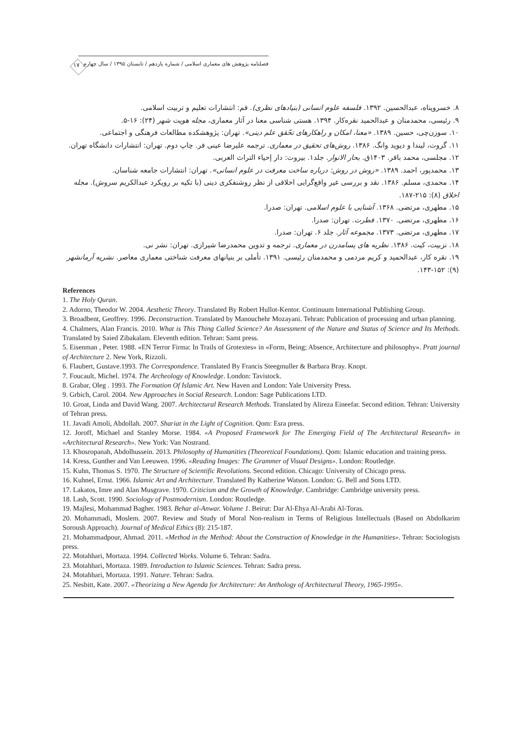۱۷
فصلنامه پژوهش های معماری اسلامی / شماره یازدهم / تابستان ۱۳۹۵ / سال چهارم
۸. خسروپناه، عبدالحسین. ۱۳۹۲. فلسفه علوم انسانی (بنیادهای نظری). قم: انتشارات تعلیم و تربیت اسلامی.
۹. رئیسی، محمدمنان و عبدالحمید نقره‌کار. ۱۳۹۴. هستی شناسی معنا در آثار معماری، مجله هویت شهر (۲۴): ۱۶-۵.
۱۰. سوزن‌چی، حسین. ۱۳۸۹. «معنا، امکان و راهکارهای تحّقق علم دینی». تهران: پژوهشکده مطالعات فرهنگی و اجتماعی.
۱۱. گروت، لیندا و دیوید وانگ. ۱۳۸۶. روش‌های تحقیق در معماری. ترجمه علیرضا عینی فر. چاپ دوم. تهران: انتشارات دانشگاه تهران.
۱۲. مجلسی، محمد باقر. ۱۴۰۳ق. بحار الانوار. جلد۱. بیروت: دار إحیاء التراث العربی.
۱۳. محمدپور، احمد. ۱۳۸۹. «روش در روش: درباره ساخت معرفت در علوم انسانی». تهران: انتشارات جامعه شناسان.
۱۴. محمدی، مسلم. ۱۳۸۶. نقد و بررسی غیر واقع‌گرایی اخلاقی از نظر روشنفکری دینی (با تکیه بر رویکرد عبدالکریم سروش). مجله اخلاق (۸): ۲۱۵-۱۸۷.
۱۵. مطهری، مرتضی. ۱۳۶۸. آشنایی با علوم اسلامی. تهران: صدرا.
۱۶. مطهری، مرتضی. ۱۳۷۰. فطرت. تهران: صدرا.
۱۷. مطهری، مرتضی. ۱۳۷۳. مجموعه آثار. جلد ۶. تهران: صدرا.
۱۸. نزبیت، کیت. ۱۳۸۶. نظریه های پسامدرن در معماری. ترجمه و تدوین محمدرضا شیرازی. تهران: نشر نی.
۱۹. نقره کار، عبدالحمید و کریم مردمی و محمدمنان رئیسی. ۱۳۹۱. تأملی بر بنیانهای معرفت شناختی معماری معاصر. نشریه آرمانشهر (۹): ۱۵۲-۱۴۳.
References
1. The Holy Quran.
2. Adorno, Theodor W. 2004. Aesthetic Theory. Translated By Robert Hullot-Kentor. Continuum International Publishing Group.
3. Broadbent, Geoffrey. 1996. Deconstruction. Translated by Manouchehr Mozayani. Tehran: Publication of processing and urban planning.
4. Chalmers, Alan Francis. 2010. What is This Thing Called Science? An Assessment of the Nature and Status of Science and Its Methods. Translated by Saied Zibakalam. Eleventh edition. Tehran: Samt press.
5. Eisenman , Peter. 1988. «EN Terror Firma: In Trails of Grotextes» in «Form, Being; Absence, Architecture and philosophy». Pratt journal of Architecture 2. New York, Rizzoli.
6. Flaubert, Gustave.1993. The Correspondence. Translated By Francis Steegmuller & Barbara Bray. Knopt.
7. Foucault, Michel. 1974. The Archeology of Knowledge. London: Tavistock.
8. Grabar, Oleg . 1993. The Formation Of Islamic Art. New Haven and London: Yale University Press.
9. Grbich, Carol. 2004. New Approaches in Social Research. London: Sage Publications LTD.
10. Groat, Linda and David Wang. 2007. Architectural Research Methods. Translated by Alireza Eineefar. Second edition. Tehran: University of Tehran press.
11. Javadi Amoli, Abdollah. 2007. Shariat in the Light of Cognition. Qom: Esra press.
12. Joroff, Michael and Stanley Morse. 1984. «A Proposed Framework for The Emerging Field of The Architectural Research» in «Architectural Research». New York: Van Nostrand.
13. Khosropanah, Abdolhussein. 2013. Philosophy of Humanities (Theoretical Foundations). Qom: Islamic education and training press.
14. Kress, Gunther and Van Leeuwen. 1996. «Reading Images: The Grammer of Visual Designs». London: Routledge.
15. Kuhn, Thomas S. 1970. The Structure of Scientific Revolutions. Second edition. Chicago: University of Chicago press.
16. Kuhnel, Ernst. 1966. Islamic Art and Architecture. Translated By Katherine Watson. London: G. Bell and Sons LTD.
17. Lakatos, Imre and Alan Musgrave. 1970. Criticism and the Growth of Knowledge. Cambridge: Cambridge university press.
18. Lash, Scott. 1990. Sociology of Postmodernism. London: Routledge.
19. Majlesi, Mohammad Bagher. 1983. Behar al-Anwar. Volume 1. Beirut: Dar Al-Ehya Al-Arabi Al-Toras.
20. Mohammadi, Moslem. 2007. Review and Study of Moral Non-realism in Terms of Religious Intellectuals (Based on Abdolkarim Soroush Approach). Journal of Medical Ethics (8): 215-187.
21. Mohammadpour, Ahmad. 2011. «Method in the Method: About the Construction of Knowledge in the Humanities». Tehran: Sociologists press.
22. Motahhari, Mortaza. 1994. Collected Works. Volume 6. Tehran: Sadra.
23. Motahhari, Mortaza. 1989. Introduction to Islamic Sciences. Tehran: Sadra press.
24. Motahhari, Mortaza. 1991. Nature. Tehran: Sadra.
25. Nesbitt, Kate. 2007. «Theorizing a New Agenda for Architecture: An Anthology of Architectural Theory, 1965-1995».